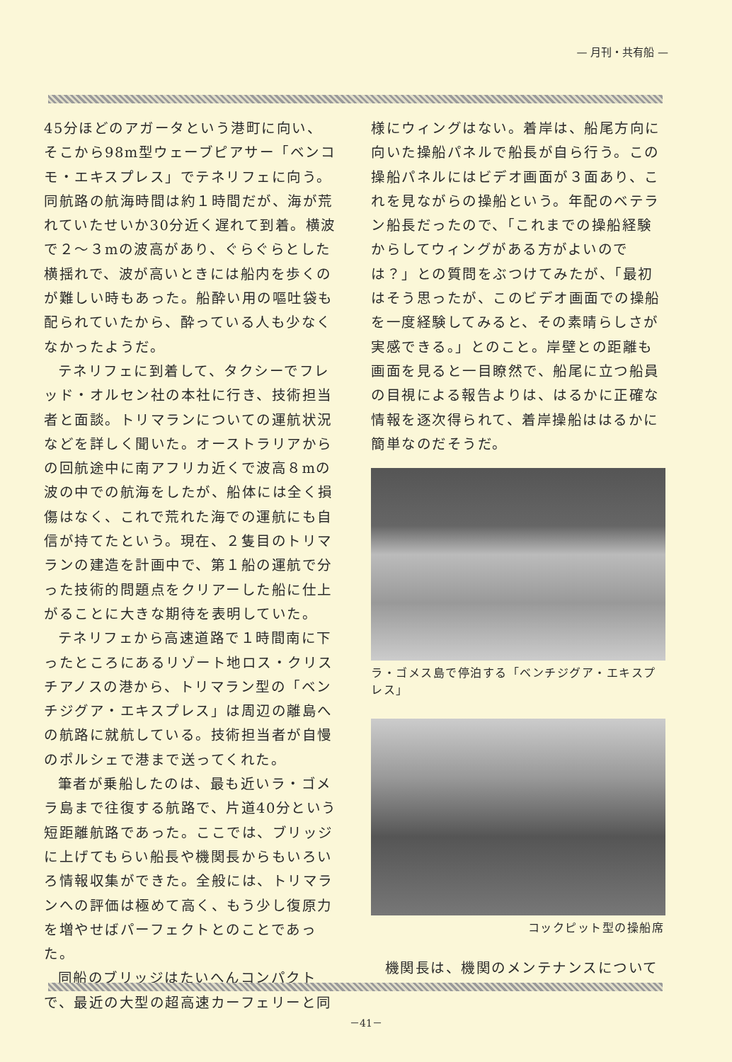— 月刊・共有船 —
45分ほどのアガータという港町に向い、そこから98m型ウェーブピアサー「ベンコモ・エキスプレス」でテネリフェに向う。同航路の航海時間は約１時間だが、海が荒れていたせいか30分近く遅れて到着。横波で２～３mの波高があり、ぐらぐらとした横揺れで、波が高いときには船内を歩くのが難しい時もあった。船酔い用の嘔吐袋も配られていたから、酔っている人も少なくなかったようだ。
テネリフェに到着して、タクシーでフレッド・オルセン社の本社に行き、技術担当者と面談。トリマランについての運航状況などを詳しく聞いた。オーストラリアからの回航途中に南アフリカ近くで波高８mの波の中での航海をしたが、船体には全く損傷はなく、これで荒れた海での運航にも自信が持てたという。現在、２隻目のトリマランの建造を計画中で、第１船の運航で分った技術的問題点をクリアーした船に仕上がることに大きな期待を表明していた。
テネリフェから高速道路で１時間南に下ったところにあるリゾート地ロス・クリスチアノスの港から、トリマラン型の「ベンチジグア・エキスプレス」は周辺の離島への航路に就航している。技術担当者が自慢のポルシェで港まで送ってくれた。
筆者が乗船したのは、最も近いラ・ゴメラ島まで往復する航路で、片道40分という短距離航路であった。ここでは、ブリッジに上げてもらい船長や機関長からもいろいろ情報収集ができた。全般には、トリマランへの評価は極めて高く、もう少し復原力を増やせばパーフェクトとのことであった。
同船のブリッジはたいへんコンパクトで、最近の大型の超高速カーフェリーと同
様にウィングはない。着岸は、船尾方向に向いた操船パネルで船長が自ら行う。この操船パネルにはビデオ画面が３面あり、これを見ながらの操船という。年配のベテラン船長だったので、「これまでの操船経験からしてウィングがある方がよいのでは？」との質問をぶつけてみたが、「最初はそう思ったが、このビデオ画面での操船を一度経験してみると、その素晴らしさが実感できる。」とのこと。岸壁との距離も画面を見ると一目瞭然で、船尾に立つ船員の目視による報告よりは、はるかに正確な情報を逐次得られて、着岸操船ははるかに簡単なのだそうだ。
ラ・ゴメス島で停泊する「ベンチジグア・エキスプレス」
コックピット型の操船席
機関長は、機関のメンテナンスについて
－41－